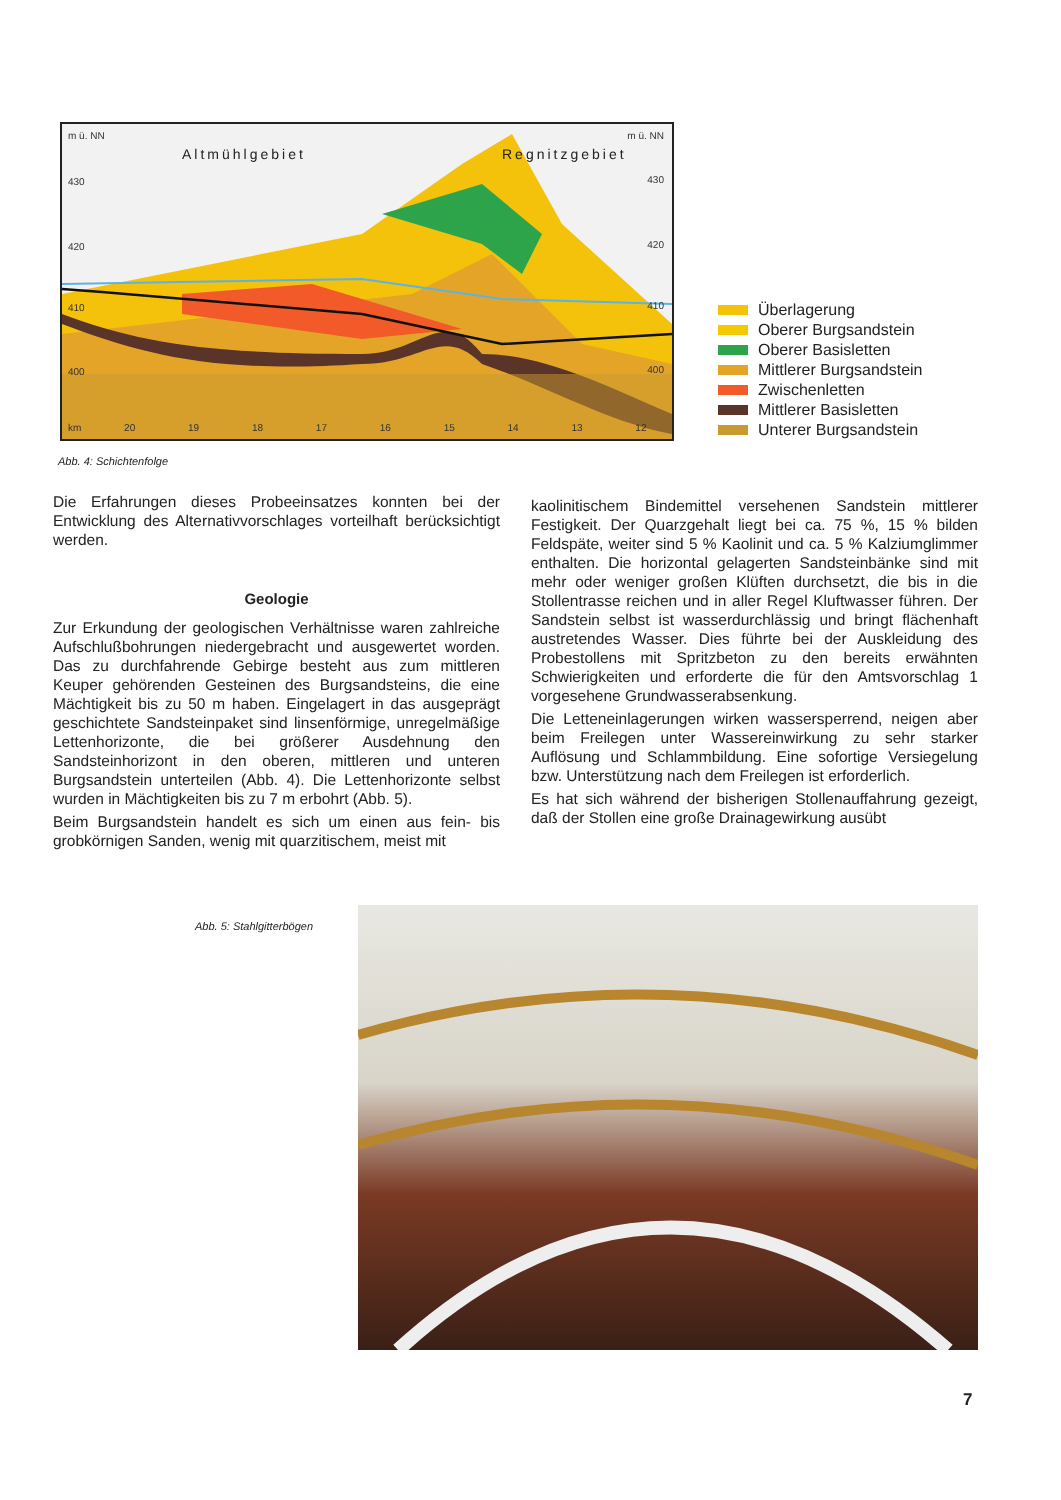m ü. NN m ü. NN
Altmühlgebiet Regnitzgebiet
430 430
420 420
410 410
400 400
km 20 19 18 17 16 15 14 13 12
Überlagerung
Oberer Burgsandstein
Oberer Basisletten
Mittlerer Burgsandstein
Zwischenletten
Mittlerer Basisletten
Unterer Burgsandstein
Abb. 4: Schichtenfolge
Die Erfahrungen dieses Probeeinsatzes konnten bei der Entwicklung des Alternativvorschlages vorteilhaft berücksichtigt werden.
Geologie
Zur Erkundung der geologischen Verhältnisse waren zahlreiche Aufschlußbohrungen niedergebracht und ausgewertet worden. Das zu durchfahrende Gebirge besteht aus zum mittleren Keuper gehörenden Gesteinen des Burgsandsteins, die eine Mächtigkeit bis zu 50 m haben. Eingelagert in das ausgeprägt geschichtete Sandsteinpaket sind linsenförmige, unregelmäßige Lettenhorizonte, die bei größerer Ausdehnung den Sandsteinhorizont in den oberen, mittleren und unteren Burgsandstein unterteilen (Abb. 4). Die Lettenhorizonte selbst wurden in Mächtigkeiten bis zu 7 m erbohrt (Abb. 5).
Beim Burgsandstein handelt es sich um einen aus fein- bis grobkörnigen Sanden, wenig mit quarzitischem, meist mit
kaolinitischem Bindemittel versehenen Sandstein mittlerer Festigkeit. Der Quarzgehalt liegt bei ca. 75 %, 15 % bilden Feldspäte, weiter sind 5 % Kaolinit und ca. 5 % Kalziumglimmer enthalten. Die horizontal gelagerten Sandsteinbänke sind mit mehr oder weniger großen Klüften durchsetzt, die bis in die Stollentrasse reichen und in aller Regel Kluftwasser führen. Der Sandstein selbst ist wasserdurchlässig und bringt flächenhaft austretendes Wasser. Dies führte bei der Auskleidung des Probestollens mit Spritzbeton zu den bereits erwähnten Schwierigkeiten und erforderte die für den Amtsvorschlag 1 vorgesehene Grundwasserabsenkung.
Die Letteneinlagerungen wirken wassersperrend, neigen aber beim Freilegen unter Wassereinwirkung zu sehr starker Auflösung und Schlammbildung. Eine sofortige Versiegelung bzw. Unterstützung nach dem Freilegen ist erforderlich.
Es hat sich während der bisherigen Stollenauffahrung gezeigt, daß der Stollen eine große Drainagewirkung ausübt
Abb. 5: Stahlgitterbögen
7